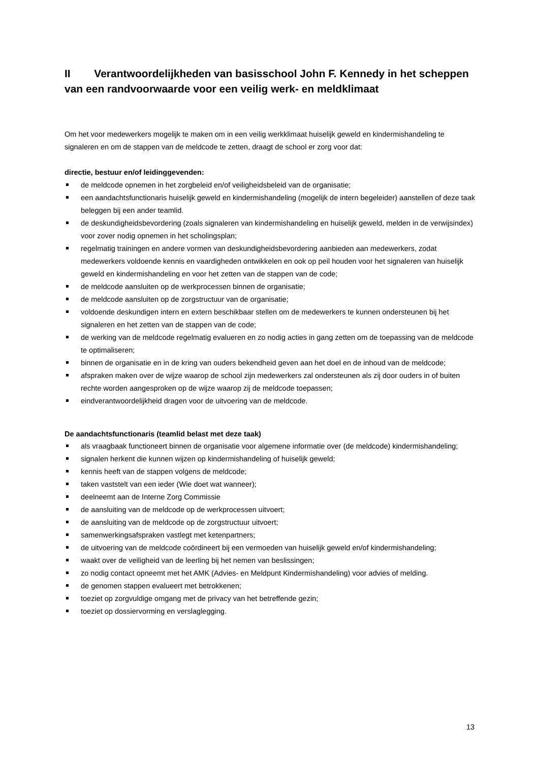II Verantwoordelijkheden van basisschool John F. Kennedy in het scheppen van een randvoorwaarde voor een veilig werk- en meldklimaat
Om het voor medewerkers mogelijk te maken om in een veilig werkklimaat huiselijk geweld en kindermishandeling te signaleren en om de stappen van de meldcode te zetten, draagt de school er zorg voor dat:
directie, bestuur en/of leidinggevenden:
de meldcode opnemen in het zorgbeleid en/of veiligheidsbeleid van de organisatie;
een aandachtsfunctionaris huiselijk geweld en kindermishandeling (mogelijk de intern begeleider) aanstellen of deze taak beleggen bij een ander teamlid.
de deskundigheidsbevordering (zoals signaleren van kindermishandeling en huiselijk geweld, melden in de verwijsindex) voor zover nodig opnemen in het scholingsplan;
regelmatig trainingen en andere vormen van deskundigheidsbevordering aanbieden aan medewerkers, zodat medewerkers voldoende kennis en vaardigheden ontwikkelen en ook op peil houden voor het signaleren van huiselijk geweld en kindermishandeling en voor het zetten van de stappen van de code;
de meldcode aansluiten op de werkprocessen binnen de organisatie;
de meldcode aansluiten op de zorgstructuur van de organisatie;
voldoende deskundigen intern en extern beschikbaar stellen om de medewerkers te kunnen ondersteunen bij het signaleren en het zetten van de stappen van de code;
de werking van de meldcode regelmatig evalueren en zo nodig acties in gang zetten om de toepassing van de meldcode te optimaliseren;
binnen de organisatie en in de kring van ouders bekendheid geven aan het doel en de inhoud van de meldcode;
afspraken maken over de wijze waarop de school zijn medewerkers zal ondersteunen als zij door ouders in of buiten rechte worden aangesproken op de wijze waarop zij de meldcode toepassen;
eindverantwoordelijkheid dragen voor de uitvoering van de meldcode.
De aandachtsfunctionaris (teamlid belast met deze taak)
als vraagbaak functioneert binnen de organisatie voor algemene informatie over (de meldcode) kindermishandeling;
signalen herkent die kunnen wijzen op kindermishandeling of huiselijk geweld;
kennis heeft van de stappen volgens de meldcode;
taken vaststelt van een ieder (Wie doet wat wanneer);
deelneemt aan de Interne Zorg Commissie
de aansluiting van de meldcode op de werkprocessen uitvoert;
de aansluiting van de meldcode op de zorgstructuur uitvoert;
samenwerkingsafspraken vastlegt met ketenpartners;
de uitvoering van de meldcode coördineert bij een vermoeden van huiselijk geweld en/of kindermishandeling;
waakt over de veiligheid van de leerling bij het nemen van beslissingen;
zo nodig contact opneemt met het AMK (Advies- en Meldpunt Kindermishandeling) voor advies of melding.
de genomen stappen evalueert met betrokkenen;
toeziet op zorgvuldige omgang met de privacy van het betreffende gezin;
toeziet op dossiervorming en verslaglegging.
13